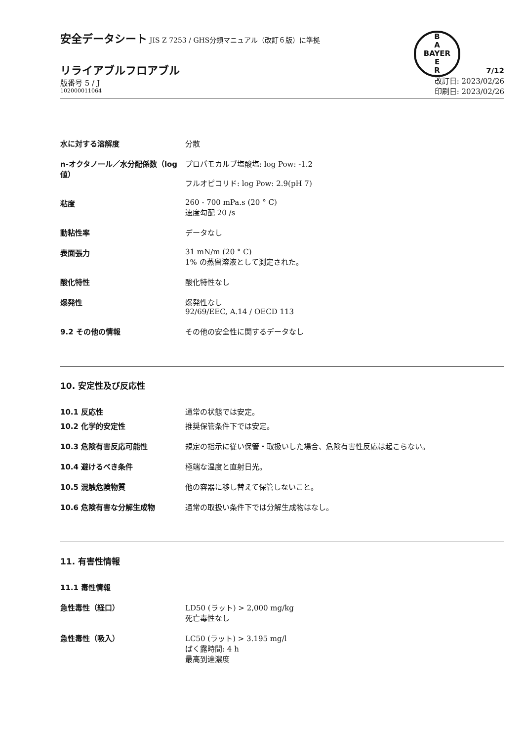B
A
BAYER
E
R
安全データシート JIS Z 7253 / GHS分類マニュアル（改訂６版）に準拠
リライアブルフロアブル
版番号 5 / J
102000011064
7/12
改訂日: 2023/02/26
印刷日: 2023/02/26
水に対する溶解度 分散
n-オクタノール／水分配係数（log 値）
プロパモカルブ塩酸塩: log Pow: -1.2
フルオピコリド: log Pow: 2.9(pH 7)
粘度 260 - 700 mPa.s (20 ° C)
速度勾配 20 /s
動粘性率 データなし
表面張力 31 mN/m (20 ° C)
1% の蒸留溶液として測定された。
酸化特性 酸化特性なし
爆発性 爆発性なし
92/69/EEC, A.14 / OECD 113
9.2 その他の情報 その他の安全性に関するデータなし
10. 安定性及び反応性
10.1 反応性 通常の状態では安定。
10.2 化学的安定性 推奨保管条件下では安定。
10.3 危険有害反応可能性 規定の指示に従い保管・取扱いした場合、危険有害性反応は起こらない。
10.4 避けるべき条件 極端な温度と直射日光。
10.5 混触危険物質 他の容器に移し替えて保管しないこと。
10.6 危険有害な分解生成物 通常の取扱い条件下では分解生成物はなし。
11. 有害性情報
11.1 毒性情報
急性毒性（経口） LD50 (ラット) > 2,000 mg/kg
死亡毒性なし
急性毒性（吸入） LC50 (ラット) > 3.195 mg/l
ばく露時間: 4 h
最高到達濃度